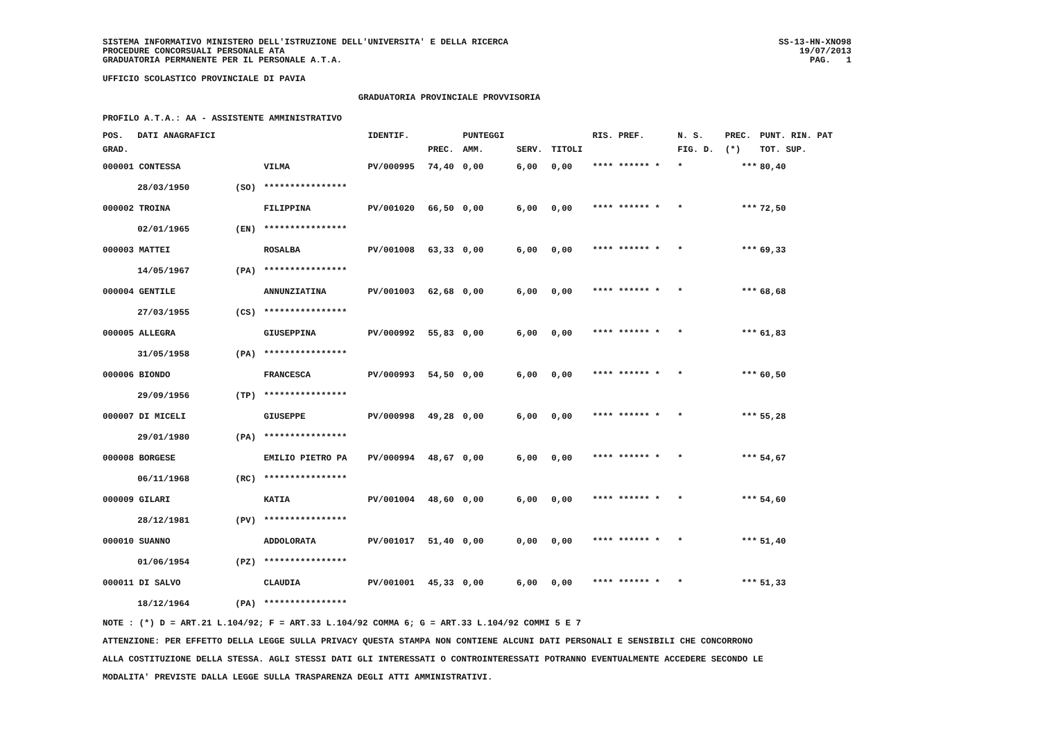SISTEMA INFORMATIVO MINISTERO DELL'ISTRUZIONE DELL'UNIVERSITA' E DELLA RICERCA
PROCEDURE CONCORSUALI PERSONALE ATA
GRADUATORIA PERMANENTE PER IL PERSONALE A.T.A.
SS-13-HN-XNO98
19/07/2013
PAG. 1
UFFICIO SCOLASTICO PROVINCIALE DI PAVIA
GRADUATORIA PROVINCIALE PROVVISORIA
PROFILO A.T.A.: AA - ASSISTENTE AMMINISTRATIVO
| POS. | DATI ANAGRAFICI | | | IDENTIF. | | PUNTEGGI | | | RIS. PREF. | N. S. | PREC. | PUNT. RIN. PAT |
| --- | --- | --- | --- | --- | --- | --- | --- | --- | --- | --- | --- | --- |
| GRAD. | | | | | PREC. | AMM. | SERV. | TITOLI | | FIG. D. | (*) | TOT. SUP. |
| 000001 CONTESSA | | | VILMA | PV/000995 | 74,40 | 0,00 | 6,00 | 0,00 | **** ****** * | * | *** | 80,40 |
| | 28/03/1950 | (SO) | **************** | | | | | | | | | |
| 000002 TROINA | | | FILIPPINA | PV/001020 | 66,50 | 0,00 | 6,00 | 0,00 | **** ****** * | * | *** | 72,50 |
| | 02/01/1965 | (EN) | **************** | | | | | | | | | |
| 000003 MATTEI | | | ROSALBA | PV/001008 | 63,33 | 0,00 | 6,00 | 0,00 | **** ****** * | * | *** | 69,33 |
| | 14/05/1967 | (PA) | **************** | | | | | | | | | |
| 000004 GENTILE | | | ANNUNZIATINA | PV/001003 | 62,68 | 0,00 | 6,00 | 0,00 | **** ****** * | * | *** | 68,68 |
| | 27/03/1955 | (CS) | **************** | | | | | | | | | |
| 000005 ALLEGRA | | | GIUSEPPINA | PV/000992 | 55,83 | 0,00 | 6,00 | 0,00 | **** ****** * | * | *** | 61,83 |
| | 31/05/1958 | (PA) | **************** | | | | | | | | | |
| 000006 BIONDO | | | FRANCESCA | PV/000993 | 54,50 | 0,00 | 6,00 | 0,00 | **** ****** * | * | *** | 60,50 |
| | 29/09/1956 | (TP) | **************** | | | | | | | | | |
| 000007 DI MICELI | | | GIUSEPPE | PV/000998 | 49,28 | 0,00 | 6,00 | 0,00 | **** ****** * | * | *** | 55,28 |
| | 29/01/1980 | (PA) | **************** | | | | | | | | | |
| 000008 BORGESE | | | EMILIO PIETRO PA | PV/000994 | 48,67 | 0,00 | 6,00 | 0,00 | **** ****** * | * | *** | 54,67 |
| | 06/11/1968 | (RC) | **************** | | | | | | | | | |
| 000009 GILARI | | | KATIA | PV/001004 | 48,60 | 0,00 | 6,00 | 0,00 | **** ****** * | * | *** | 54,60 |
| | 28/12/1981 | (PV) | **************** | | | | | | | | | |
| 000010 SUANNO | | | ADDOLORATA | PV/001017 | 51,40 | 0,00 | 0,00 | 0,00 | **** ****** * | * | *** | 51,40 |
| | 01/06/1954 | (PZ) | **************** | | | | | | | | | |
| 000011 DI SALVO | | | CLAUDIA | PV/001001 | 45,33 | 0,00 | 6,00 | 0,00 | **** ****** * | * | *** | 51,33 |
| | 18/12/1964 | (PA) | **************** | | | | | | | | | |
NOTE : (*) D = ART.21 L.104/92; F = ART.33 L.104/92 COMMA 6; G = ART.33 L.104/92 COMMI 5 E 7
ATTENZIONE: PER EFFETTO DELLA LEGGE SULLA PRIVACY QUESTA STAMPA NON CONTIENE ALCUNI DATI PERSONALI E SENSIBILI CHE CONCORRONO
ALLA COSTITUZIONE DELLA STESSA. AGLI STESSI DATI GLI INTERESSATI O CONTROINTERESSATI POTRANNO EVENTUALMENTE ACCEDERE SECONDO LE
MODALITA' PREVISTE DALLA LEGGE SULLA TRASPARENZA DEGLI ATTI AMMINISTRATIVI.